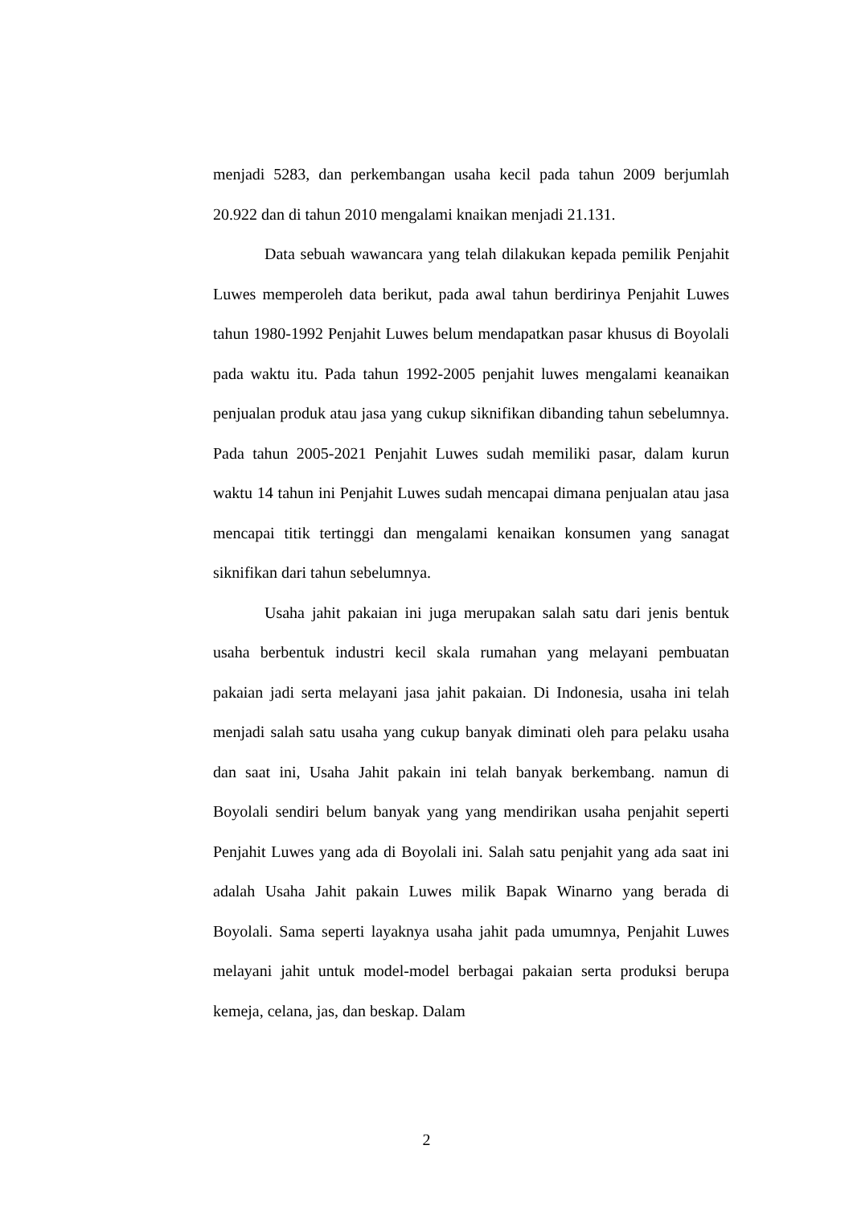menjadi 5283, dan perkembangan usaha kecil pada tahun 2009 berjumlah 20.922 dan di tahun 2010 mengalami knaikan menjadi 21.131.
Data sebuah wawancara yang telah dilakukan kepada pemilik Penjahit Luwes memperoleh data berikut, pada awal tahun berdirinya Penjahit Luwes tahun 1980-1992 Penjahit Luwes belum mendapatkan pasar khusus di Boyolali pada waktu itu. Pada tahun 1992-2005 penjahit luwes mengalami keanaikan penjualan produk atau jasa yang cukup siknifikan dibanding tahun sebelumnya. Pada tahun 2005-2021 Penjahit Luwes sudah memiliki pasar, dalam kurun waktu 14 tahun ini Penjahit Luwes sudah mencapai dimana penjualan atau jasa mencapai titik tertinggi dan mengalami kenaikan konsumen yang sanagat siknifikan dari tahun sebelumnya.
Usaha jahit pakaian ini juga merupakan salah satu dari jenis bentuk usaha berbentuk industri kecil skala rumahan yang melayani pembuatan pakaian jadi serta melayani jasa jahit pakaian. Di Indonesia, usaha ini telah menjadi salah satu usaha yang cukup banyak diminati oleh para pelaku usaha dan saat ini, Usaha Jahit pakain ini telah banyak berkembang. namun di Boyolali sendiri belum banyak yang yang mendirikan usaha penjahit seperti Penjahit Luwes yang ada di Boyolali ini. Salah satu penjahit yang ada saat ini adalah Usaha Jahit pakain Luwes milik Bapak Winarno yang berada di Boyolali. Sama seperti layaknya usaha jahit pada umumnya, Penjahit Luwes melayani jahit untuk model-model berbagai pakaian serta produksi berupa kemeja, celana, jas, dan beskap. Dalam
2